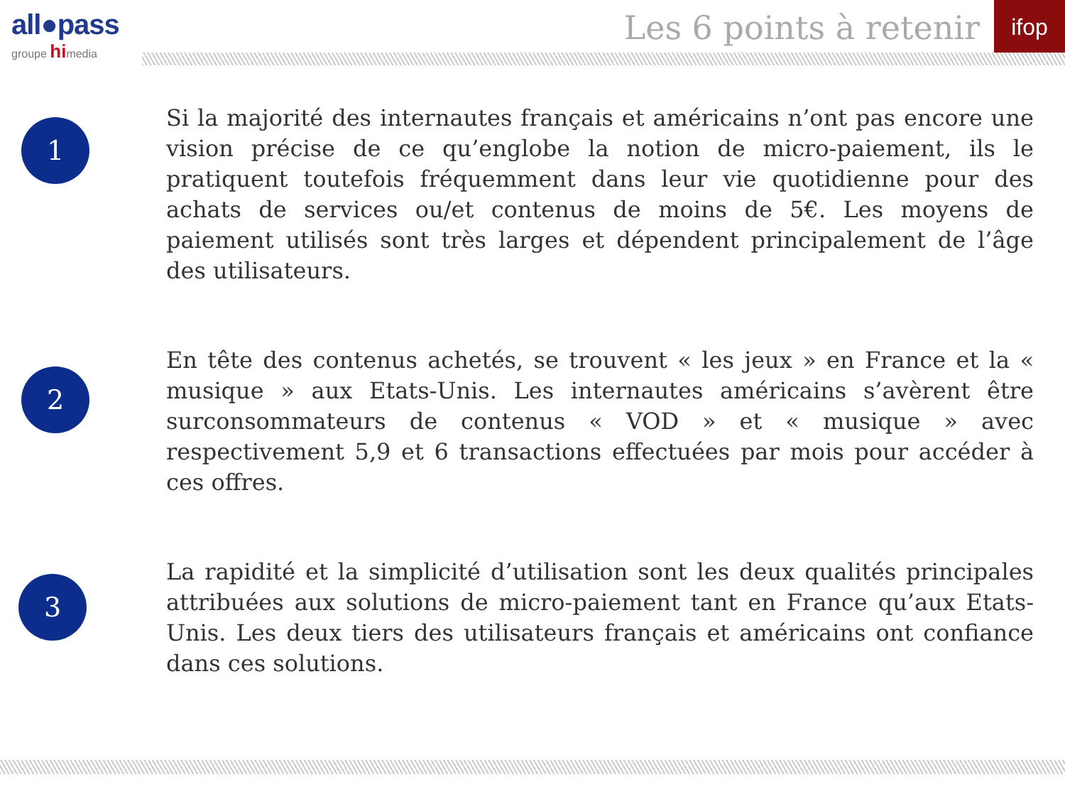all●pass
groupe himedia
Les 6 points à retenir
ifop
1
Si la majorité des internautes français et américains n’ont pas encore une vision précise de ce qu’englobe la notion de micro-paiement, ils le pratiquent toutefois fréquemment dans leur vie quotidienne pour des achats de services ou/et contenus de moins de 5€. Les moyens de paiement utilisés sont très larges et dépendent principalement de l’âge des utilisateurs.
2
En tête des contenus achetés, se trouvent « les jeux » en France et la « musique » aux Etats-Unis. Les internautes américains s’avèrent être surconsommateurs de contenus « VOD » et « musique » avec respectivement 5,9 et 6 transactions effectuées par mois pour accéder à ces offres.
3
La rapidité et la simplicité d’utilisation sont les deux qualités principales attribuées aux solutions de micro-paiement tant en France qu’aux Etats-Unis. Les deux tiers des utilisateurs français et américains ont confiance dans ces solutions.